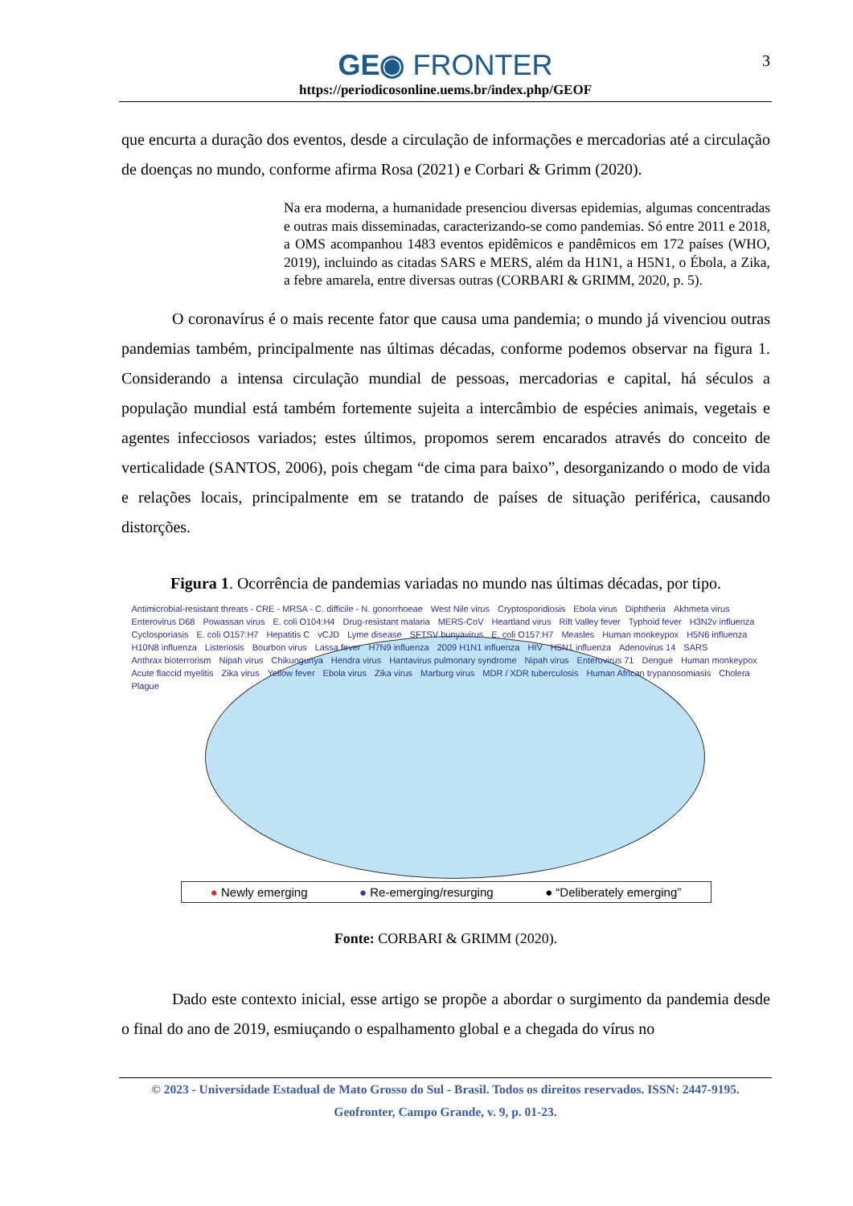GE◉ FRONTER
https://periodicosonline.uems.br/index.php/GEOF
3
que encurta a duração dos eventos, desde a circulação de informações e mercadorias até a circulação de doenças no mundo, conforme afirma Rosa (2021) e Corbari & Grimm (2020).
Na era moderna, a humanidade presenciou diversas epidemias, algumas concentradas e outras mais disseminadas, caracterizando-se como pandemias. Só entre 2011 e 2018, a OMS acompanhou 1483 eventos epidêmicos e pandêmicos em 172 países (WHO, 2019), incluindo as citadas SARS e MERS, além da H1N1, a H5N1, o Ébola, a Zika, a febre amarela, entre diversas outras (CORBARI & GRIMM, 2020, p. 5).
O coronavírus é o mais recente fator que causa uma pandemia; o mundo já vivenciou outras pandemias também, principalmente nas últimas décadas, conforme podemos observar na figura 1. Considerando a intensa circulação mundial de pessoas, mercadorias e capital, há séculos a população mundial está também fortemente sujeita a intercâmbio de espécies animais, vegetais e agentes infecciosos variados; estes últimos, propomos serem encarados através do conceito de verticalidade (SANTOS, 2006), pois chegam “de cima para baixo”, desorganizando o modo de vida e relações locais, principalmente em se tratando de países de situação periférica, causando distorções.
Figura 1. Ocorrência de pandemias variadas no mundo nas últimas décadas, por tipo.
Antimicrobial-resistant threats - CRE - MRSA - C. difficile - N. gonorrhoeae West Nile virus Cryptosporidiosis Ebola virus Diphtheria Akhmeta virus Enterovirus D68 Powassan virus E. coli O104:H4 Drug-resistant malaria MERS-CoV Heartland virus Rift Valley fever Typhoid fever H3N2v influenza Cyclosporiasis E. coli O157:H7 Hepatitis C vCJD Lyme disease SFTSV bunyavirus E. coli O157:H7 Measles Human monkeypox H5N6 influenza H10N8 influenza Listeriosis Bourbon virus Lassa fever H7N9 influenza 2009 H1N1 influenza HIV H5N1 influenza Adenovirus 14 SARS Anthrax bioterrorism Nipah virus Chikungunya Hendra virus Hantavirus pulmonary syndrome Nipah virus Enterovirus 71 Dengue Human monkeypox Acute flaccid myelitis Zika virus Yellow fever Ebola virus Zika virus Marburg virus MDR / XDR tuberculosis Human African trypanosomiasis Cholera Plague
● Newly emerging ● Re-emerging/resurging ● “Deliberately emerging”
Fonte: CORBARI & GRIMM (2020).
Dado este contexto inicial, esse artigo se propõe a abordar o surgimento da pandemia desde o final do ano de 2019, esmiuçando o espalhamento global e a chegada do vírus no
© 2023 - Universidade Estadual de Mato Grosso do Sul - Brasil. Todos os direitos reservados. ISSN: 2447-9195.
Geofronter, Campo Grande, v. 9, p. 01-23.